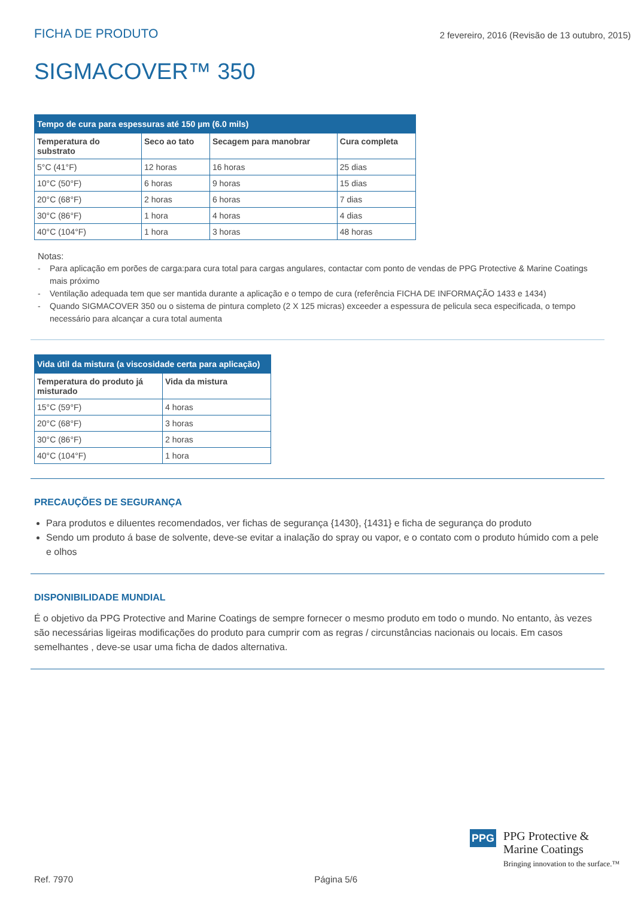FICHA DE PRODUTO
2 fevereiro, 2016 (Revisão de 13 outubro, 2015)
SIGMACOVER™ 350
| Tempo de cura para espessuras até 150 µm (6.0 mils) | | | |
| --- | --- | --- | --- |
| Temperatura do substrato | Seco ao tato | Secagem para manobrar | Cura completa |
| 5°C (41°F) | 12 horas | 16 horas | 25 dias |
| 10°C (50°F) | 6 horas | 9 horas | 15 dias |
| 20°C (68°F) | 2 horas | 6 horas | 7 dias |
| 30°C (86°F) | 1 hora | 4 horas | 4 dias |
| 40°C (104°F) | 1 hora | 3 horas | 48 horas |
Notas:
- Para aplicação em porões de carga:para cura total para cargas angulares, contactar com ponto de vendas de PPG Protective & Marine Coatings mais próximo
- Ventilação adequada tem que ser mantida durante a aplicação e o tempo de cura (referência FICHA DE INFORMAÇÃO 1433 e 1434)
- Quando SIGMACOVER 350 ou o sistema de pintura completo (2 X 125 micras) exceeder a espessura de pelicula seca especificada, o tempo necessário para alcançar a cura total aumenta
| Vida útil da mistura (a viscosidade certa para aplicação) | |
| --- | --- |
| Temperatura do produto já misturado | Vida da mistura |
| 15°C (59°F) | 4 horas |
| 20°C (68°F) | 3 horas |
| 30°C (86°F) | 2 horas |
| 40°C (104°F) | 1 hora |
PRECAUÇÕES DE SEGURANÇA
Para produtos e diluentes recomendados, ver fichas de segurança {1430}, {1431} e ficha de segurança do produto
Sendo um produto á base de solvente, deve-se evitar a inalação do spray ou vapor, e o contato com o produto húmido com a pele e olhos
DISPONIBILIDADE MUNDIAL
É o objetivo da PPG Protective and Marine Coatings de sempre fornecer o mesmo produto em todo o mundo. No entanto, às vezes são necessárias ligeiras modificações do produto para cumprir com as regras / circunstâncias nacionais ou locais. Em casos semelhantes , deve-se usar uma ficha de dados alternativa.
PPG
PPG Protective &
Marine Coatings
Bringing innovation to the surface.™
Ref. 7970 Página 5/6